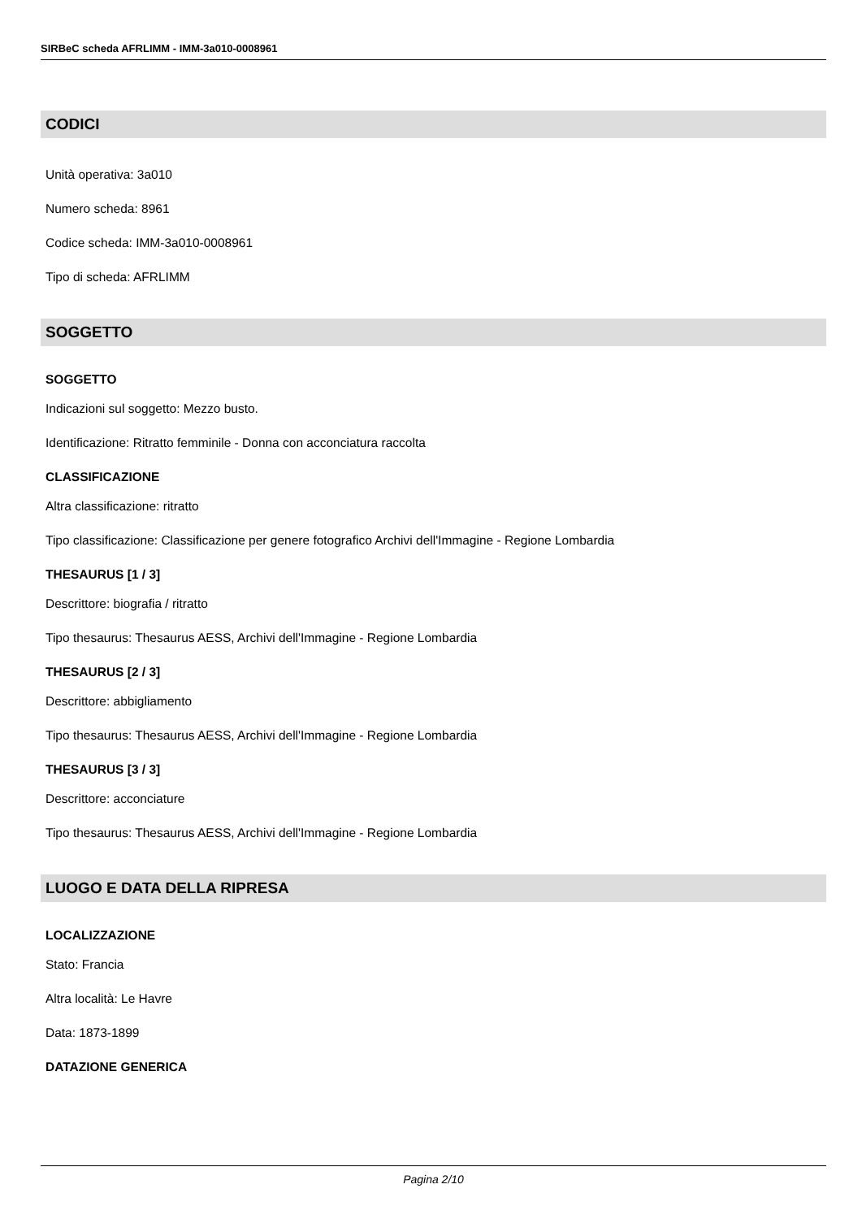SIRBeC scheda AFRLIMM - IMM-3a010-0008961
CODICI
Unità operativa: 3a010
Numero scheda: 8961
Codice scheda: IMM-3a010-0008961
Tipo di scheda: AFRLIMM
SOGGETTO
SOGGETTO
Indicazioni sul soggetto: Mezzo busto.
Identificazione: Ritratto femminile - Donna con acconciatura raccolta
CLASSIFICAZIONE
Altra classificazione: ritratto
Tipo classificazione: Classificazione per genere fotografico Archivi dell'Immagine - Regione Lombardia
THESAURUS [1 / 3]
Descrittore: biografia / ritratto
Tipo thesaurus: Thesaurus AESS, Archivi dell'Immagine - Regione Lombardia
THESAURUS [2 / 3]
Descrittore: abbigliamento
Tipo thesaurus: Thesaurus AESS, Archivi dell'Immagine - Regione Lombardia
THESAURUS [3 / 3]
Descrittore: acconciature
Tipo thesaurus: Thesaurus AESS, Archivi dell'Immagine - Regione Lombardia
LUOGO E DATA DELLA RIPRESA
LOCALIZZAZIONE
Stato: Francia
Altra località: Le Havre
Data: 1873-1899
DATAZIONE GENERICA
Pagina 2/10